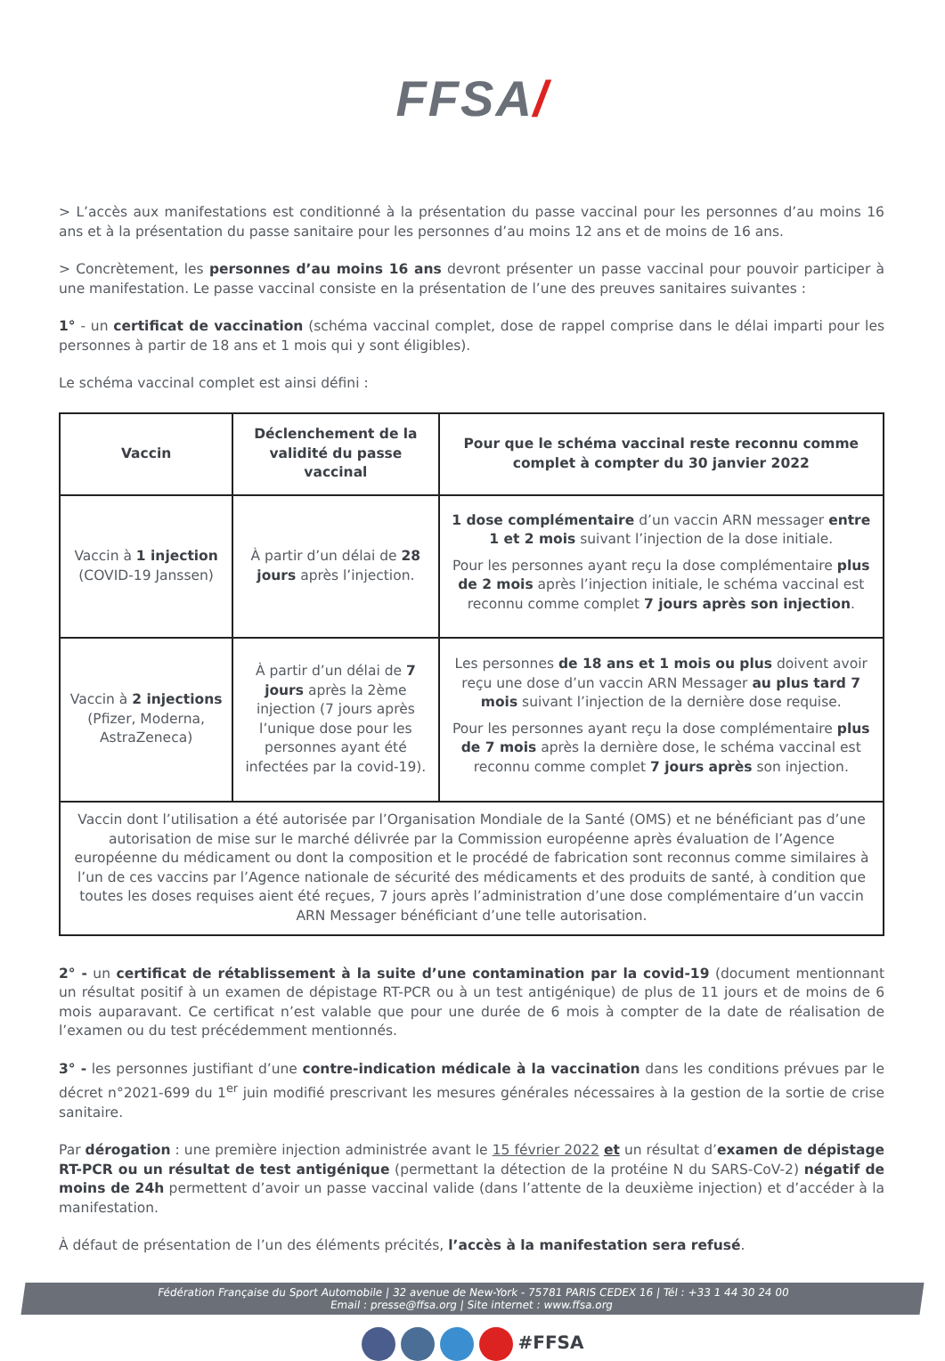FFSA/
> L’accès aux manifestations est conditionné à la présentation du passe vaccinal pour les personnes d’au moins 16 ans et à la présentation du passe sanitaire pour les personnes d’au moins 12 ans et de moins de 16 ans.
> Concrètement, les personnes d’au moins 16 ans devront présenter un passe vaccinal pour pouvoir participer à une manifestation. Le passe vaccinal consiste en la présentation de l’une des preuves sanitaires suivantes :
1° - un certificat de vaccination (schéma vaccinal complet, dose de rappel comprise dans le délai imparti pour les personnes à partir de 18 ans et 1 mois qui y sont éligibles).
Le schéma vaccinal complet est ainsi défini :
| Vaccin | Déclenchement de la validité du passe vaccinal | Pour que le schéma vaccinal reste reconnu comme complet à compter du 30 janvier 2022 |
| --- | --- | --- |
| Vaccin à 1 injection (COVID-19 Janssen) | À partir d’un délai de 28 jours après l’injection. | 1 dose complémentaire d’un vaccin ARN messager entre 1 et 2 mois suivant l’injection de la dose initiale. Pour les personnes ayant reçu la dose complémentaire plus de 2 mois après l’injection initiale, le schéma vaccinal est reconnu comme complet 7 jours après son injection . |
| Vaccin à 2 injections (Pfizer, Moderna, AstraZeneca) | À partir d’un délai de 7 jours après la 2ème injection (7 jours après l’unique dose pour les personnes ayant été infectées par la covid-19). | Les personnes de 18 ans et 1 mois ou plus doivent avoir reçu une dose d’un vaccin ARN Messager au plus tard 7 mois suivant l’injection de la dernière dose requise. Pour les personnes ayant reçu la dose complémentaire plus de 7 mois après la dernière dose, le schéma vaccinal est reconnu comme complet 7 jours après son injection. |
| Vaccin dont l’utilisation a été autorisée par l’Organisation Mondiale de la Santé (OMS) et ne bénéficiant pas d’une autorisation de mise sur le marché délivrée par la Commission européenne après évaluation de l’Agence européenne du médicament ou dont la composition et le procédé de fabrication sont reconnus comme similaires à l’un de ces vaccins par l’Agence nationale de sécurité des médicaments et des produits de santé, à condition que toutes les doses requises aient été reçues, 7 jours après l’administration d’une dose complémentaire d’un vaccin ARN Messager bénéficiant d’une telle autorisation. | | |
2° - un certificat de rétablissement à la suite d’une contamination par la covid-19 (document mentionnant un résultat positif à un examen de dépistage RT-PCR ou à un test antigénique) de plus de 11 jours et de moins de 6 mois auparavant. Ce certificat n’est valable que pour une durée de 6 mois à compter de la date de réalisation de l’examen ou du test précédemment mentionnés.
3° - les personnes justifiant d’une contre-indication médicale à la vaccination dans les conditions prévues par le décret n°2021-699 du 1<sup>er</sup> juin modifié prescrivant les mesures générales nécessaires à la gestion de la sortie de crise sanitaire.
Par dérogation : une première injection administrée avant le 15 février 2022 et un résultat d’examen de dépistage RT-PCR ou un résultat de test antigénique (permettant la détection de la protéine N du SARS-CoV-2) négatif de moins de 24h permettent d’avoir un passe vaccinal valide (dans l’attente de la deuxième injection) et d’accéder à la manifestation.
À défaut de présentation de l’un des éléments précités, l’accès à la manifestation sera refusé.
Fédération Française du Sport Automobile | 32 avenue de New-York - 75781 PARIS CEDEX 16 | Tél : +33 1 44 30 24 00
Email : presse@ffsa.org | Site internet : www.ffsa.org
#FFSA